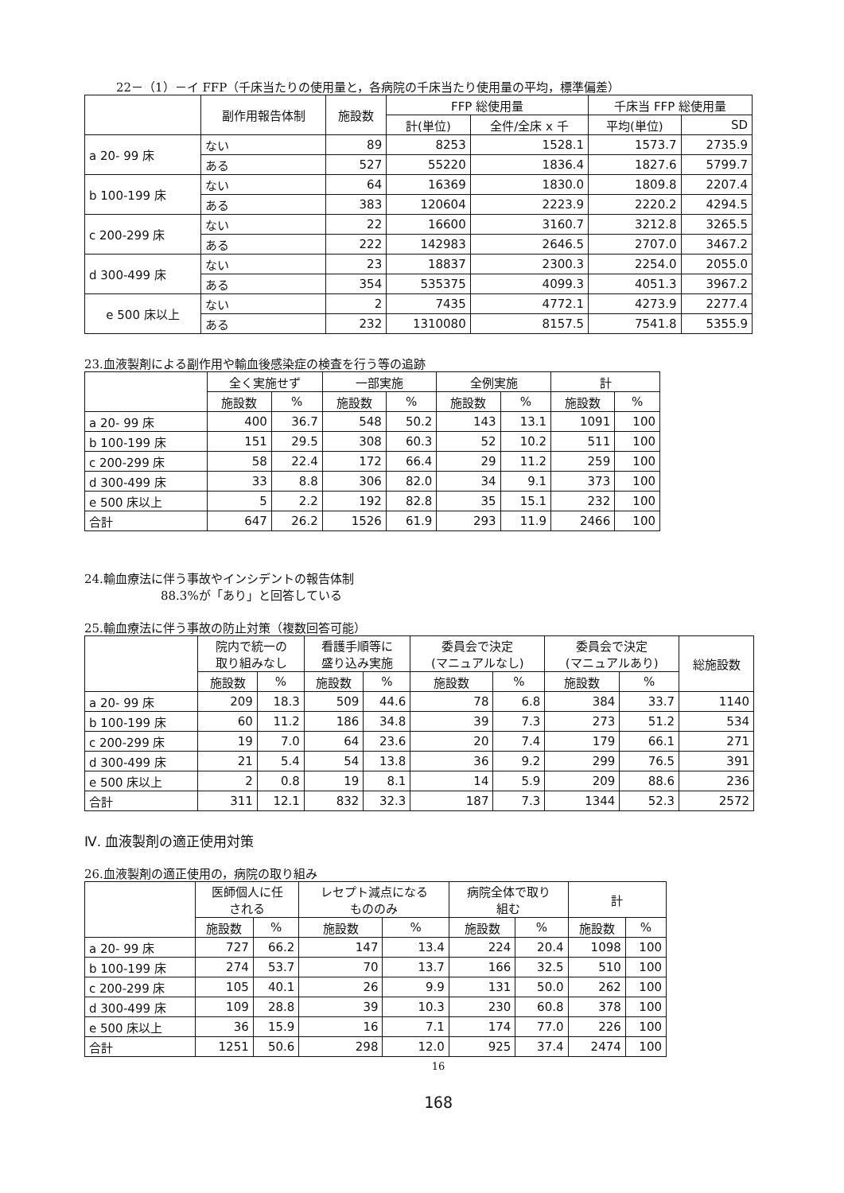22－（1）－イ FFP（千床当たりの使用量と，各病院の千床当たり使用量の平均，標準偏差）
| | 副作用報告体制 | 施設数 | FFP 総使用量 | | 千床当 FFP 総使用量 | |
| --- | --- | --- | --- | --- | --- | --- |
| | | | 計(単位) | 全件/全床 x 千 | 平均(単位) | SD |
| a 20- 99 床 | ない | 89 | 8253 | 1528.1 | 1573.7 | 2735.9 |
| | ある | 527 | 55220 | 1836.4 | 1827.6 | 5799.7 |
| b 100-199 床 | ない | 64 | 16369 | 1830.0 | 1809.8 | 2207.4 |
| | ある | 383 | 120604 | 2223.9 | 2220.2 | 4294.5 |
| c 200-299 床 | ない | 22 | 16600 | 3160.7 | 3212.8 | 3265.5 |
| | ある | 222 | 142983 | 2646.5 | 2707.0 | 3467.2 |
| d 300-499 床 | ない | 23 | 18837 | 2300.3 | 2254.0 | 2055.0 |
| | ある | 354 | 535375 | 4099.3 | 4051.3 | 3967.2 |
| e 500 床以上 | ない | 2 | 7435 | 4772.1 | 4273.9 | 2277.4 |
| | ある | 232 | 1310080 | 8157.5 | 7541.8 | 5355.9 |
23.血液製剤による副作用や輸血後感染症の検査を行う等の追跡
| | 全く実施せず | | 一部実施 | | 全例実施 | | 計 | |
| --- | --- | --- | --- | --- | --- | --- | --- | --- |
| | 施設数 | % | 施設数 | % | 施設数 | % | 施設数 | % |
| a 20- 99 床 | 400 | 36.7 | 548 | 50.2 | 143 | 13.1 | 1091 | 100 |
| b 100-199 床 | 151 | 29.5 | 308 | 60.3 | 52 | 10.2 | 511 | 100 |
| c 200-299 床 | 58 | 22.4 | 172 | 66.4 | 29 | 11.2 | 259 | 100 |
| d 300-499 床 | 33 | 8.8 | 306 | 82.0 | 34 | 9.1 | 373 | 100 |
| e 500 床以上 | 5 | 2.2 | 192 | 82.8 | 35 | 15.1 | 232 | 100 |
| 合計 | 647 | 26.2 | 1526 | 61.9 | 293 | 11.9 | 2466 | 100 |
24.輸血療法に伴う事故やインシデントの報告体制
88.3%が「あり」と回答している
25.輸血療法に伴う事故の防止対策（複数回答可能）
| | 院内で統一の 取り組みなし | | 看護手順等に 盛り込み実施 | | 委員会で決定 (マニュアルなし) | | 委員会で決定 (マニュアルあり) | | 総施設数 |
| --- | --- | --- | --- | --- | --- | --- | --- | --- | --- |
| | 施設数 | % | 施設数 | % | 施設数 | % | 施設数 | % | |
| a 20- 99 床 | 209 | 18.3 | 509 | 44.6 | 78 | 6.8 | 384 | 33.7 | 1140 |
| b 100-199 床 | 60 | 11.2 | 186 | 34.8 | 39 | 7.3 | 273 | 51.2 | 534 |
| c 200-299 床 | 19 | 7.0 | 64 | 23.6 | 20 | 7.4 | 179 | 66.1 | 271 |
| d 300-499 床 | 21 | 5.4 | 54 | 13.8 | 36 | 9.2 | 299 | 76.5 | 391 |
| e 500 床以上 | 2 | 0.8 | 19 | 8.1 | 14 | 5.9 | 209 | 88.6 | 236 |
| 合計 | 311 | 12.1 | 832 | 32.3 | 187 | 7.3 | 1344 | 52.3 | 2572 |
Ⅳ. 血液製剤の適正使用対策
26.血液製剤の適正使用の，病院の取り組み
| | 医師個人に任 される | | レセプト減点になる もののみ | | 病院全体で取り 組む | | 計 | |
| --- | --- | --- | --- | --- | --- | --- | --- | --- |
| | 施設数 | % | 施設数 | % | 施設数 | % | 施設数 | % |
| a 20- 99 床 | 727 | 66.2 | 147 | 13.4 | 224 | 20.4 | 1098 | 100 |
| b 100-199 床 | 274 | 53.7 | 70 | 13.7 | 166 | 32.5 | 510 | 100 |
| c 200-299 床 | 105 | 40.1 | 26 | 9.9 | 131 | 50.0 | 262 | 100 |
| d 300-499 床 | 109 | 28.8 | 39 | 10.3 | 230 | 60.8 | 378 | 100 |
| e 500 床以上 | 36 | 15.9 | 16 | 7.1 | 174 | 77.0 | 226 | 100 |
| 合計 | 1251 | 50.6 | 298 | 12.0 | 925 | 37.4 | 2474 | 100 |
16
168